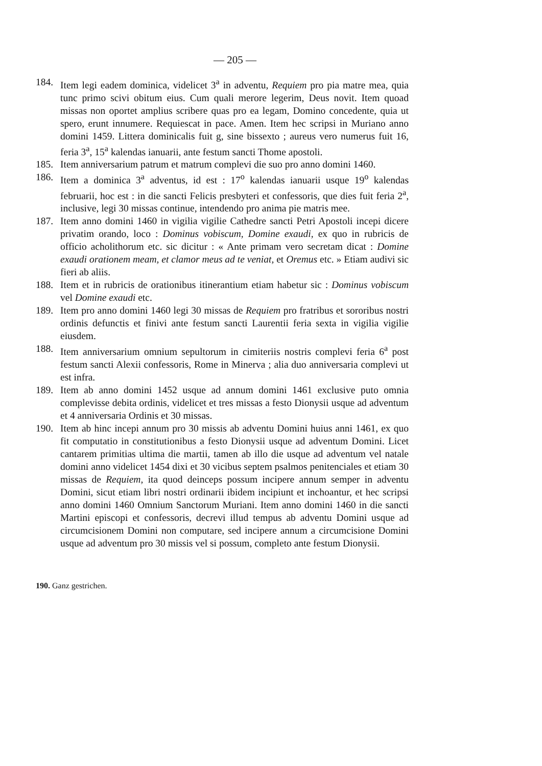— 205 —
184. Item legi eadem dominica, videlicet 3<sup>a</sup> in adventu, Requiem pro pia matre mea, quia tunc primo scivi obitum eius. Cum quali merore legerim, Deus novit. Item quoad missas non oportet amplius scribere quas pro ea legam, Domino concedente, quia ut spero, erunt innumere. Requiescat in pace. Amen. Item hec scripsi in Muriano anno domini 1459. Littera dominicalis fuit g, sine bissexto ; aureus vero numerus fuit 16, feria 3<sup>a</sup>, 15<sup>a</sup> kalendas ianuarii, ante festum sancti Thome apostoli.
185. Item anniversarium patrum et matrum complevi die suo pro anno domini 1460.
186. Item a dominica 3<sup>a</sup> adventus, id est : 17<sup>o</sup> kalendas ianuarii usque 19<sup>o</sup> kalendas februarii, hoc est : in die sancti Felicis presbyteri et confessoris, que dies fuit feria 2<sup>a</sup>, inclusive, legi 30 missas continue, intendendo pro anima pie matris mee.
187. Item anno domini 1460 in vigilia vigilie Cathedre sancti Petri Apostoli incepi dicere privatim orando, loco : Dominus vobiscum, Domine exaudi, ex quo in rubricis de officio acholithorum etc. sic dicitur : « Ante primam vero secretam dicat : Domine exaudi orationem meam, et clamor meus ad te veniat, et Oremus etc. » Etiam audivi sic fieri ab aliis.
188. Item et in rubricis de orationibus itinerantium etiam habetur sic : Dominus vobiscum vel Domine exaudi etc.
189. Item pro anno domini 1460 legi 30 missas de Requiem pro fratribus et sororibus nostri ordinis defunctis et finivi ante festum sancti Laurentii feria sexta in vigilia vigilie eiusdem.
188. Item anniversarium omnium sepultorum in cimiteriis nostris complevi feria 6<sup>a</sup> post festum sancti Alexii confessoris, Rome in Minerva ; alia duo anniversaria complevi ut est infra.
189. Item ab anno domini 1452 usque ad annum domini 1461 exclusive puto omnia complevisse debita ordinis, videlicet et tres missas a festo Dionysii usque ad adventum et 4 anniversaria Ordinis et 30 missas.
190. Item ab hinc incepi annum pro 30 missis ab adventu Domini huius anni 1461, ex quo fit computatio in constitutionibus a festo Dionysii usque ad adventum Domini. Licet cantarem primitias ultima die martii, tamen ab illo die usque ad adventum vel natale domini anno videlicet 1454 dixi et 30 vicibus septem psalmos penitenciales et etiam 30 missas de Requiem, ita quod deinceps possum incipere annum semper in adventu Domini, sicut etiam libri nostri ordinarii ibidem incipiunt et inchoantur, et hec scripsi anno domini 1460 Omnium Sanctorum Muriani. Item anno domini 1460 in die sancti Martini episcopi et confessoris, decrevi illud tempus ab adventu Domini usque ad circumcisionem Domini non computare, sed incipere annum a circumcisione Domini usque ad adventum pro 30 missis vel si possum, completo ante festum Dionysii.
190. Ganz gestrichen.